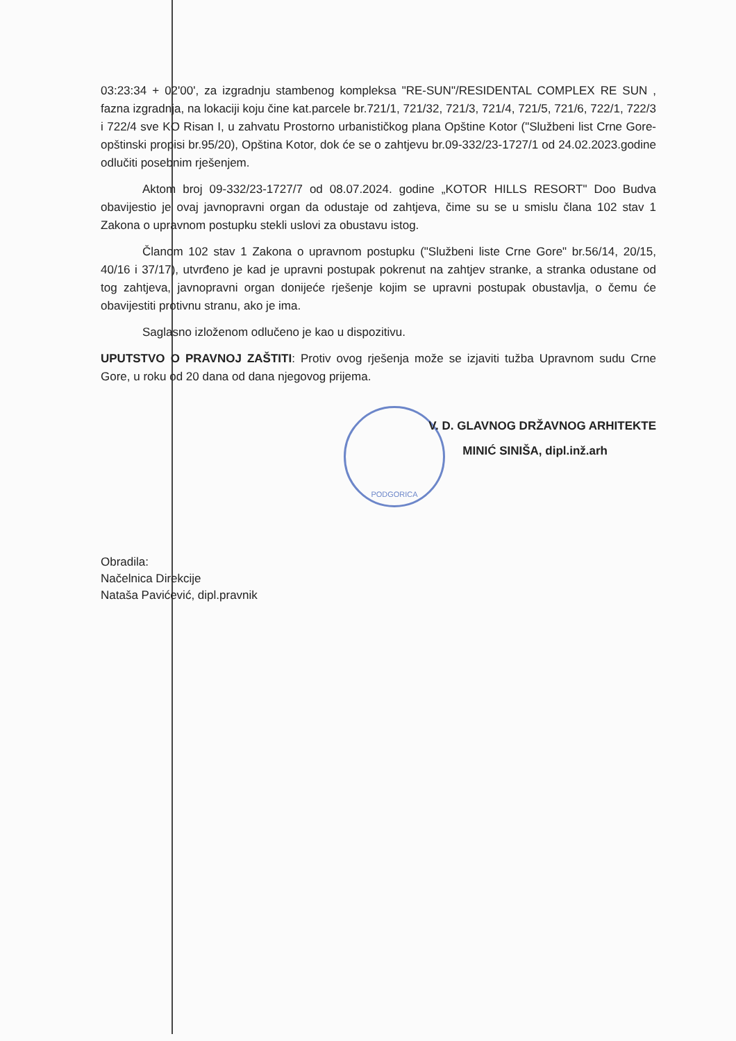PODGORICA
03:23:34 + 02'00', za izgradnju stambenog kompleksa "RE-SUN"/RESIDENTAL COMPLEX RE SUN , fazna izgradnja, na lokaciji koju čine kat.parcele br.721/1, 721/32, 721/3, 721/4, 721/5, 721/6, 722/1, 722/3 i 722/4 sve KO Risan I, u zahvatu Prostorno urbanističkog plana Opštine Kotor ("Službeni list Crne Gore- opštinski propisi br.95/20), Opština Kotor, dok će se o zahtjevu br.09-332/23-1727/1 od 24.02.2023.godine odlučiti posebnim rješenjem.
Aktom broj 09-332/23-1727/7 od 08.07.2024. godine „KOTOR HILLS RESORT" Doo Budva obavijestio je ovaj javnopravni organ da odustaje od zahtjeva, čime su se u smislu člana 102 stav 1 Zakona o upravnom postupku stekli uslovi za obustavu istog.
Članom 102 stav 1 Zakona o upravnom postupku ("Službeni liste Crne Gore" br.56/14, 20/15, 40/16 i 37/17), utvrđeno je kad je upravni postupak pokrenut na zahtjev stranke, a stranka odustane od tog zahtjeva, javnopravni organ donijeće rješenje kojim se upravni postupak obustavlja, o čemu će obavijestiti protivnu stranu, ako je ima.
Saglasno izloženom odlučeno je kao u dispozitivu.
UPUTSTVO O PRAVNOJ ZAŠTITI: Protiv ovog rješenja može se izjaviti tužba Upravnom sudu Crne Gore, u roku od 20 dana od dana njegovog prijema.
V. D. GLAVNOG DRŽAVNOG ARHITEKTE
MINIĆ SINIŠA, dipl.inž.arh
Obradila:
Načelnica Direkcije
Nataša Pavićević, dipl.pravnik